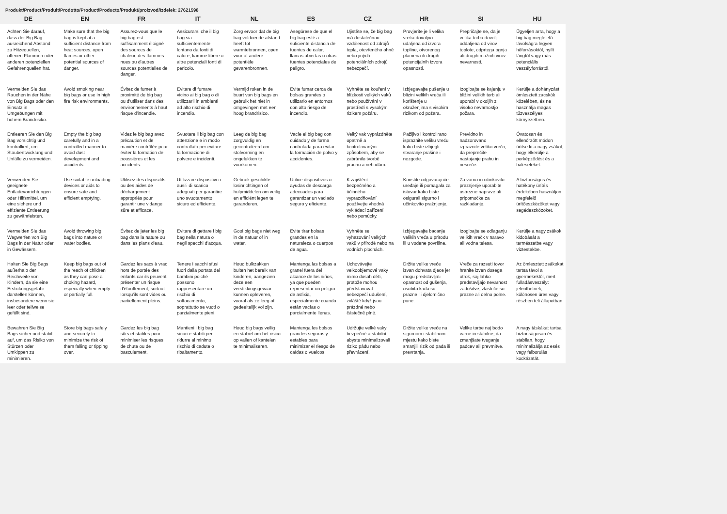Produkt/Product/Produit/Prodotto/Product/Producto/Produkt/proizvod/Izdelek: 27621598
| DE | EN | FR | IT | NL | ES | CZ | HR | SI | HU |
| --- | --- | --- | --- | --- | --- | --- | --- | --- | --- |
| Achten Sie darauf, dass der Big Bag ausreichend Abstand zu Hitzequellen, offenen Flammen oder anderen potenziellen Gefahrenquellen hat. | Make sure that the big bag is kept at a sufficient distance from heat sources, open flames or other potential sources of danger. | Assurez-vous que le big bag est suffisamment éloigné des sources de chaleur, des flammes nues ou d'autres sources potentielles de danger. | Assicurarsi che il big bag sia sufficientemente lontano da fonti di calore, fiamme libere o altre potenziali fonti di pericolo. | Zorg ervoor dat de big bag voldoende afstand heeft tot warmtebronnen, open vuur of andere potentiële gevarenbronnen. | Asegúrese de que el big bag esté a suficiente distancia de fuentes de calor, llamas abiertas u otras fuentes potenciales de peligro. | Ujistěte se, že big bag má dostatečnou vzdálenost od zdrojů tepla, otevřeného ohně nebo jiných potenciálních zdrojů nebezpečí. | Provjerite je li velika vreća dovoljno udaljena od izvora topline, otvorenog plamena ili drugih potencijalnih izvora opasnosti. | Prepričajte se, da je velika torba dovolj oddaljena od virov toplote, odprtega ognja ali drugih možnih virov nevarnosti. | Ügyeljen arra, hogy a big bag megfelelő távolságra legyen hőforrásoktól, nyílt lángtól vagy más potenciális veszélyforrástól. |
| Vermeiden Sie das Rauchen in der Nähe von Big Bags oder den Einsatz in Umgebungen mit hohem Brandrisiko. | Avoid smoking near big bags or use in high fire risk environments. | Évitez de fumer à proximité de big bag ou d'utiliser dans des environnements à haut risque d'incendie. | Evitare di fumare vicino ai big bag o di utilizzarli in ambienti ad alto rischio di incendio. | Vermijd roken in de buurt van big bags en gebruik het niet in omgevingen met een hoog brandrisico. | Evite fumar cerca de bolsas grandes o utilizarlo en entornos con alto riesgo de incendio. | Vyhněte se kouření v blízkosti velkých vaků nebo používání v prostředí s vysokým rizikem požáru. | Izbjegavajte pušenje u blizini velikih vreća ili korištenje u okruženjima s visokim rizikom od požara. | Izogibajte se kajenju v bližini velikih torb ali uporabi v okoljih z visoko nevarnostjo požara. | Kerülje a dohányzást ömlesztett zacskók közelében, és ne használja magas tűzveszélyes környezetben. |
| Entleeren Sie den Big Bag vorsichtig und kontrolliert, um Staubentwicklung und Unfälle zu vermeiden. | Empty the big bag carefully and in a controlled manner to avoid dust development and accidents. | Videz le big bag avec précaution et de manière contrôlée pour éviter la formation de poussières et les accidents. | Svuotare il big bag con attenzione e in modo controllato per evitare la formazione di polvere e incidenti. | Leeg de big bag zorgvuldig en gecontroleerd om stofvorming en ongelukken te voorkomen. | Vacíe el big bag con cuidado y de forma controlada para evitar la formación de polvo y accidentes. | Velký vak vyprázdněte opatrně a kontrolovaným způsobem, aby se zabránilo tvorbě prachu a nehodám. | Pažljivo i kontrolirano ispraznite veliku vreću kako biste izbjegli stvaranje prašine i nezgode. | Previdno in nadzorovano izpraznite veliko vrečo, da preprečite nastajanje prahu in nesreče. | Óvatosan és ellenőrzött módon ürítse ki a nagy zsákot, hogy elkerülje a porképződést és a baleseteket. |
| Verwenden Sie geeignete Entladevorrichtungen oder Hilfsmittel, um eine sichere und effiziente Entleerung zu gewährleisten. | Use suitable unloading devices or aids to ensure safe and efficient emptying. | Utilisez des dispositifs ou des aides de déchargement appropriés pour garantir une vidange sûre et efficace. | Utilizzare dispositivi o ausili di scarico adeguati per garantire uno svuotamento sicuro ed efficiente. | Gebruik geschikte losinrichtingen of hulpmiddelen om veilig en efficiënt legen te garanderen. | Utilice dispositivos o ayudas de descarga adecuados para garantizar un vaciado seguro y eficiente. | K zajištění bezpečného a účinného vyprazdňování používejte vhodná vykládací zařízení nebo pomůcky. | Koristite odgovarajuće uređaje ili pomagala za istovar kako biste osigurali sigurno i učinkovito pražnjenje. | Za varno in učinkovito praznjenje uporabite ustrezne naprave ali pripomočke za razkladanje. | A biztonságos és hatékony ürítés érdekében használjon megfelelő ürítőeszközöket vagy segédeszközöket. |
| Vermeiden Sie das Wegwerfen von Big Bags in der Natur oder in Gewässern. | Avoid throwing big bags into nature or water bodies. | Évitez de jeter les big bag dans la nature ou dans les plans d'eau. | Evitare di gettare i big bag nella natura o negli specchi d'acqua. | Gooi big bags niet weg in de natuur of in water. | Evite tirar bolsas grandes en la naturaleza o cuerpos de agua. | Vyhněte se vyhazování velkých vaků v přírodě nebo na vodních plochách. | Izbjegavajte bacanje velikih vreća u prirodu ili u vodene površine. | Izogibajte se odlaganju velikih vrečk v naravo ali vodna telesa. | Kerülje a nagy zsákok kidobását a természetbe vagy víztestekbe. |
| Halten Sie Big Bags außerhalb der Reichweite von Kindern, da sie eine Erstickungsgefahr darstellen können, insbesondere wenn sie leer oder teilweise gefüllt sind. | Keep big bags out of the reach of children as they can pose a choking hazard, especially when empty or partially full. | Gardez les sacs à vrac hors de portée des enfants car ils peuvent présenter un risque d'étouffement, surtout lorsqu'ils sont vides ou partiellement pleins. | Tenere i sacchi sfusi fuori dalla portata dei bambini poiché possono rappresentare un rischio di soffocamento, soprattutto se vuoti o parzialmente pieni. | Houd bulkzakken buiten het bereik van kinderen, aangezien deze een verstikkingsgevaar kunnen opleveren, vooral als ze leeg of gedeeltelijk vol zijn. | Mantenga las bolsas a granel fuera del alcance de los niños, ya que pueden representar un peligro de asfixia, especialmente cuando están vacías o parcialmente llenas. | Uchovávejte velkoobjemové vaky mimo dosah dětí, protože mohou představovat nebezpečí udušení, zvláště když jsou prázdné nebo částečně plné. | Držite velike vreće izvan dohvata djece jer mogu predstavljati opasnost od gušenja, osobito kada su prazne ili djelomično pune. | Vreče za razsuti tovor hranite izven dosega otrok, saj lahko predstavljajo nevarnost zadušitve, zlasti če so prazne ali delno polne. | Az ömlesztett zsákokat tartsa távol a gyermekektől, mert fulladásveszélyt jelenthetnek, különösen üres vagy részben teli állapotban. |
| Bewahren Sie Big Bags sicher und stabil auf, um das Risiko von Stürzen oder Umkippen zu minimieren. | Store big bags safely and securely to minimize the risk of them falling or tipping over. | Gardez les big bag sûrs et stables pour minimiser les risques de chute ou de basculement. | Mantieni i big bag sicuri e stabili per ridurre al minimo il rischio di cadute o ribaltamento. | Houd big bags veilig en stabiel om het risico op vallen of kantelen te minimaliseren. | Mantenga los bolsos grandes seguros y estables para minimizar el riesgo de caídas o vuelcos. | Udržujte velké vaky bezpečné a stabilní, abyste minimalizovali riziko pádu nebo převrácení. | Držite velike vreće na sigurnom i stabilnom mjestu kako biste smanjili rizik od pada ili prevrtanja. | Velike torbe naj bodo varne in stabilne, da zmanjšate tveganje padcev ali prevrnitve. | A nagy táskákat tartsa biztonságosan és stabilan, hogy minimalizálja az esés vagy felborulás kockázatát. |